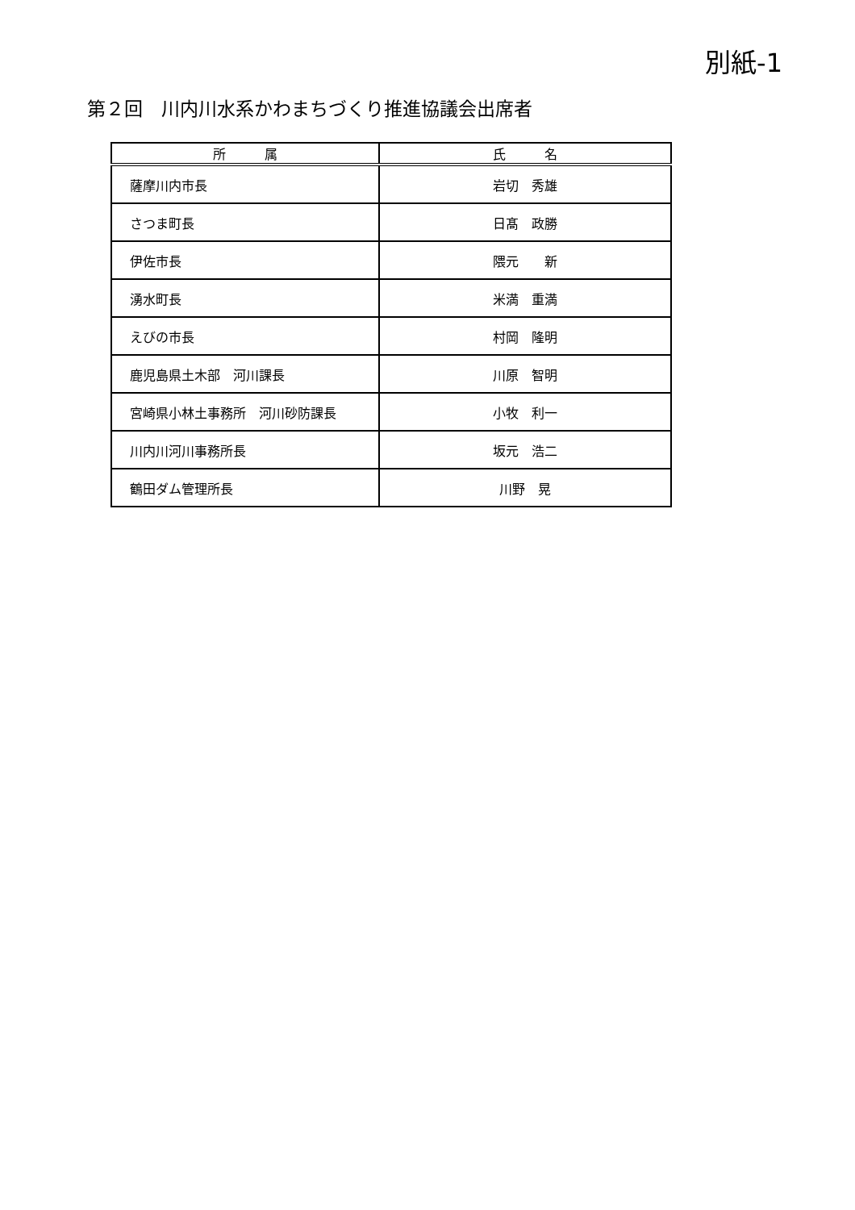別紙-1
第２回　川内川水系かわまちづくり推進協議会出席者
| 所 属 | 氏 名 |
| --- | --- |
| 薩摩川内市長 | 岩切 秀雄 |
| さつま町長 | 日髙 政勝 |
| 伊佐市長 | 隈元 新 |
| 湧水町長 | 米満 重満 |
| えびの市長 | 村岡 隆明 |
| 鹿児島県土木部 河川課長 | 川原 智明 |
| 宮崎県小林土事務所 河川砂防課長 | 小牧 利一 |
| 川内川河川事務所長 | 坂元 浩二 |
| 鶴田ダム管理所長 | 川野 晃 |